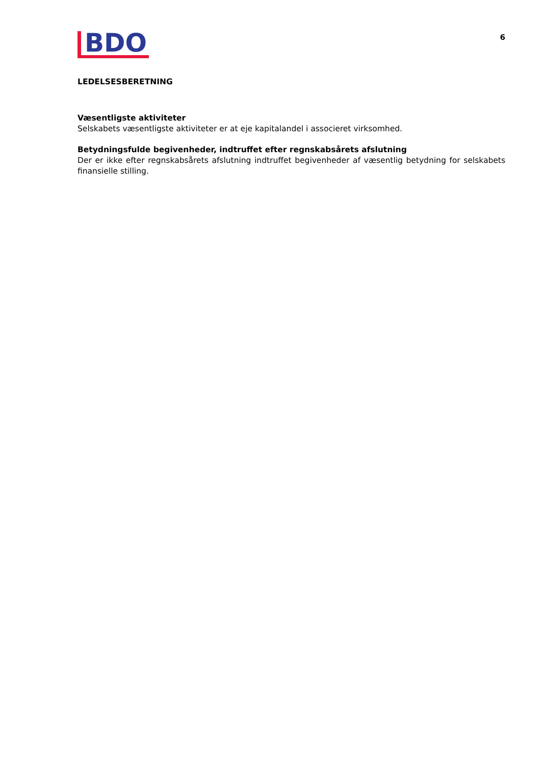BDO
6
LEDELSESBERETNING
Væsentligste aktiviteter
Selskabets væsentligste aktiviteter er at eje kapitalandel i associeret virksomhed.
Betydningsfulde begivenheder, indtruffet efter regnskabsårets afslutning
Der er ikke efter regnskabsårets afslutning indtruffet begivenheder af væsentlig betydning for selskabets finansielle stilling.